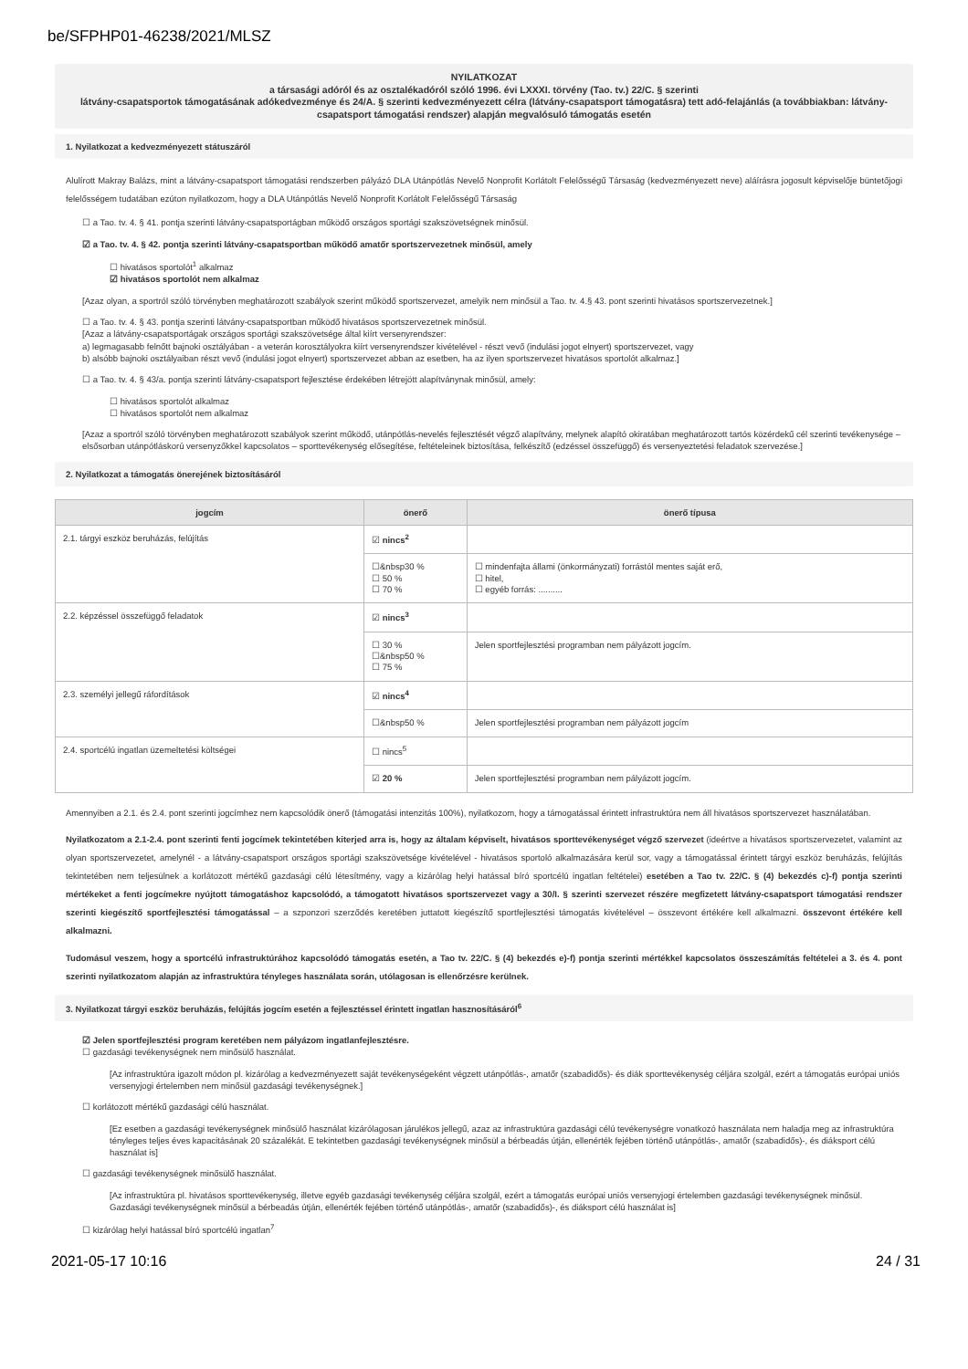be/SFPHP01-46238/2021/MLSZ
NYILATKOZAT
a társasági adóról és az osztalékadóról szóló 1996. évi LXXXI. törvény (Tao. tv.) 22/C. § szerinti
látvány-csapatsportok támogatásának adókedvezménye és 24/A. § szerinti kedvezményezett célra (látvány-csapatsport támogatásra) tett adó-felajánlás (a továbbiakban: látvány-csapatsport támogatási rendszer) alapján megvalósuló támogatás esetén
1. Nyilatkozat a kedvezményezett státuszáról
Alulírott Makray Balázs, mint a látvány-csapatsport támogatási rendszerben pályázó DLA Utánpótlás Nevelő Nonprofit Korlátolt Felelősségű Társaság (kedvezményezett neve) aláírásra jogosult képviselője büntetőjogi felelősségem tudatában ezúton nyilatkozom, hogy a DLA Utánpótlás Nevelő Nonprofit Korlátolt Felelősségű Társaság
☐ a Tao. tv. 4. § 41. pontja szerinti látvány-csapatsportágban működő országos sportági szakszövetségnek minősül.
☑ a Tao. tv. 4. § 42. pontja szerinti látvány-csapatsportban működő amatőr sportszervezetnek minősül, amely
☐ hivatásos sportolót<sup>1</sup> alkalmaz
☑ hivatásos sportolót nem alkalmaz
[Azaz olyan, a sportról szóló törvényben meghatározott szabályok szerint működő sportszervezet, amelyik nem minősül a Tao. tv. 4.§ 43. pont szerinti hivatásos sportszervezetnek.]
☐ a Tao. tv. 4. § 43. pontja szerinti látvány-csapatsportban működő hivatásos sportszervezetnek minősül.
[Azaz a látvány-csapatsportágak országos sportági szakszövetsége által kiírt versenyrendszer:
a) legmagasabb felnőtt bajnoki osztályában - a veterán korosztályokra kiírt versenyrendszer kivételével - részt vevő (indulási jogot elnyert) sportszervezet, vagy
b) alsóbb bajnoki osztályaiban részt vevő (indulási jogot elnyert) sportszervezet abban az esetben, ha az ilyen sportszervezet hivatásos sportolót alkalmaz.]
☐ a Tao. tv. 4. § 43/a. pontja szerinti látvány-csapatsport fejlesztése érdekében létrejött alapítványnak minősül, amely:
☐ hivatásos sportolót alkalmaz
☐ hivatásos sportolót nem alkalmaz
[Azaz a sportról szóló törvényben meghatározott szabályok szerint működő, utánpótlás-nevelés fejlesztését végző alapítvány, melynek alapító okiratában meghatározott tartós közérdekű cél szerinti tevékenysége – elsősorban utánpótláskorú versenyzőkkel kapcsolatos – sporttevékenység elősegítése, feltételeinek biztosítása, felkészítő (edzéssel összefüggő) és versenyeztetési feladatok szervezése.]
2. Nyilatkozat a támogatás önerejének biztosításáról
| jogcím | önerő | önerő típusa |
| --- | --- | --- |
| 2.1. tárgyi eszköz beruházás, felújítás | ☑ nincs<sup>2</sup> | |
| | ☐&nbsp30 % ☐ 50 % ☐ 70 % | ☐ mindenfajta állami (önkormányzati) forrástól mentes saját erő, ☐ hitel, ☐ egyéb forrás: .......... |
| 2.2. képzéssel összefüggő feladatok | ☑ nincs<sup>3</sup> | |
| | ☐ 30 % ☐&nbsp50 % ☐ 75 % | Jelen sportfejlesztési programban nem pályázott jogcím. |
| 2.3. személyi jellegű ráfordítások | ☑ nincs<sup>4</sup> | |
| | ☐&nbsp50 % | Jelen sportfejlesztési programban nem pályázott jogcím |
| 2.4. sportcélú ingatlan üzemeltetési költségei | ☐ nincs<sup>5</sup> | |
| | ☑ 20 % | Jelen sportfejlesztési programban nem pályázott jogcím. |
Amennyiben a 2.1. és 2.4. pont szerinti jogcímhez nem kapcsolódik önerő (támogatási intenzitás 100%), nyilatkozom, hogy a támogatással érintett infrastruktúra nem áll hivatásos sportszervezet használatában.
Nyilatkozatom a 2.1-2.4. pont szerinti fenti jogcímek tekintetében kiterjed arra is, hogy az általam képviselt, hivatásos sporttevékenységet végző szervezet (ideértve a hivatásos sportszervezetet, valamint az olyan sportszervezetet, amelynél - a látvány-csapatsport országos sportági szakszövetsége kivételével - hivatásos sportoló alkalmazására kerül sor, vagy a támogatással érintett tárgyi eszköz beruházás, felújítás tekintetében nem teljesülnek a korlátozott mértékű gazdasági célú létesítmény, vagy a kizárólag helyi hatással bíró sportcélú ingatlan feltételei) esetében a Tao tv. 22/C. § (4) bekezdés c)-f) pontja szerinti mértékeket a fenti jogcímekre nyújtott támogatáshoz kapcsolódó, a támogatott hivatásos sportszervezet vagy a 30/I. § szerinti szervezet részére megfizetett látvány-csapatsport támogatási rendszer szerinti kiegészítő sportfejlesztési támogatással – a szponzori szerződés keretében juttatott kiegészítő sportfejlesztési támogatás kivételével – összevont értékére kell alkalmazni. összevont értékére kell alkalmazni.
Tudomásul veszem, hogy a sportcélú infrastruktúrához kapcsolódó támogatás esetén, a Tao tv. 22/C. § (4) bekezdés e)-f) pontja szerinti mértékkel kapcsolatos összeszámítás feltételei a 3. és 4. pont szerinti nyilatkozatom alapján az infrastruktúra tényleges használata során, utólagosan is ellenőrzésre kerülnek.
3. Nyilatkozat tárgyi eszköz beruházás, felújítás jogcím esetén a fejlesztéssel érintett ingatlan hasznosításáról<sup>6</sup>
☑ Jelen sportfejlesztési program keretében nem pályázom ingatlanfejlesztésre.
☐ gazdasági tevékenységnek nem minősülő használat.
[Az infrastruktúra igazolt módon pl. kizárólag a kedvezményezett saját tevékenységeként végzett utánpótlás-, amatőr (szabadidős)- és diák sporttevékenység céljára szolgál, ezért a támogatás európai uniós versenyjogi értelemben nem minősül gazdasági tevékenységnek.]
☐ korlátozott mértékű gazdasági célú használat.
[Ez esetben a gazdasági tevékenységnek minősülő használat kizárólagosan járulékos jellegű, azaz az infrastruktúra gazdasági célú tevékenységre vonatkozó használata nem haladja meg az infrastruktúra tényleges teljes éves kapacitásának 20 százalékát. E tekintetben gazdasági tevékenységnek minősül a bérbeadás útján, ellenérték fejében történő utánpótlás-, amatőr (szabadidős)-, és diáksport célú használat is]
☐ gazdasági tevékenységnek minősülő használat.
[Az infrastruktúra pl. hivatásos sporttevékenység, illetve egyéb gazdasági tevékenység céljára szolgál, ezért a támogatás európai uniós versenyjogi értelemben gazdasági tevékenységnek minősül. Gazdasági tevékenységnek minősül a bérbeadás útján, ellenérték fejében történő utánpótlás-, amatőr (szabadidős)-, és diáksport célú használat is]
☐ kizárólag helyi hatással bíró sportcélú ingatlan<sup>7</sup>
2021-05-17 10:16 24 / 31